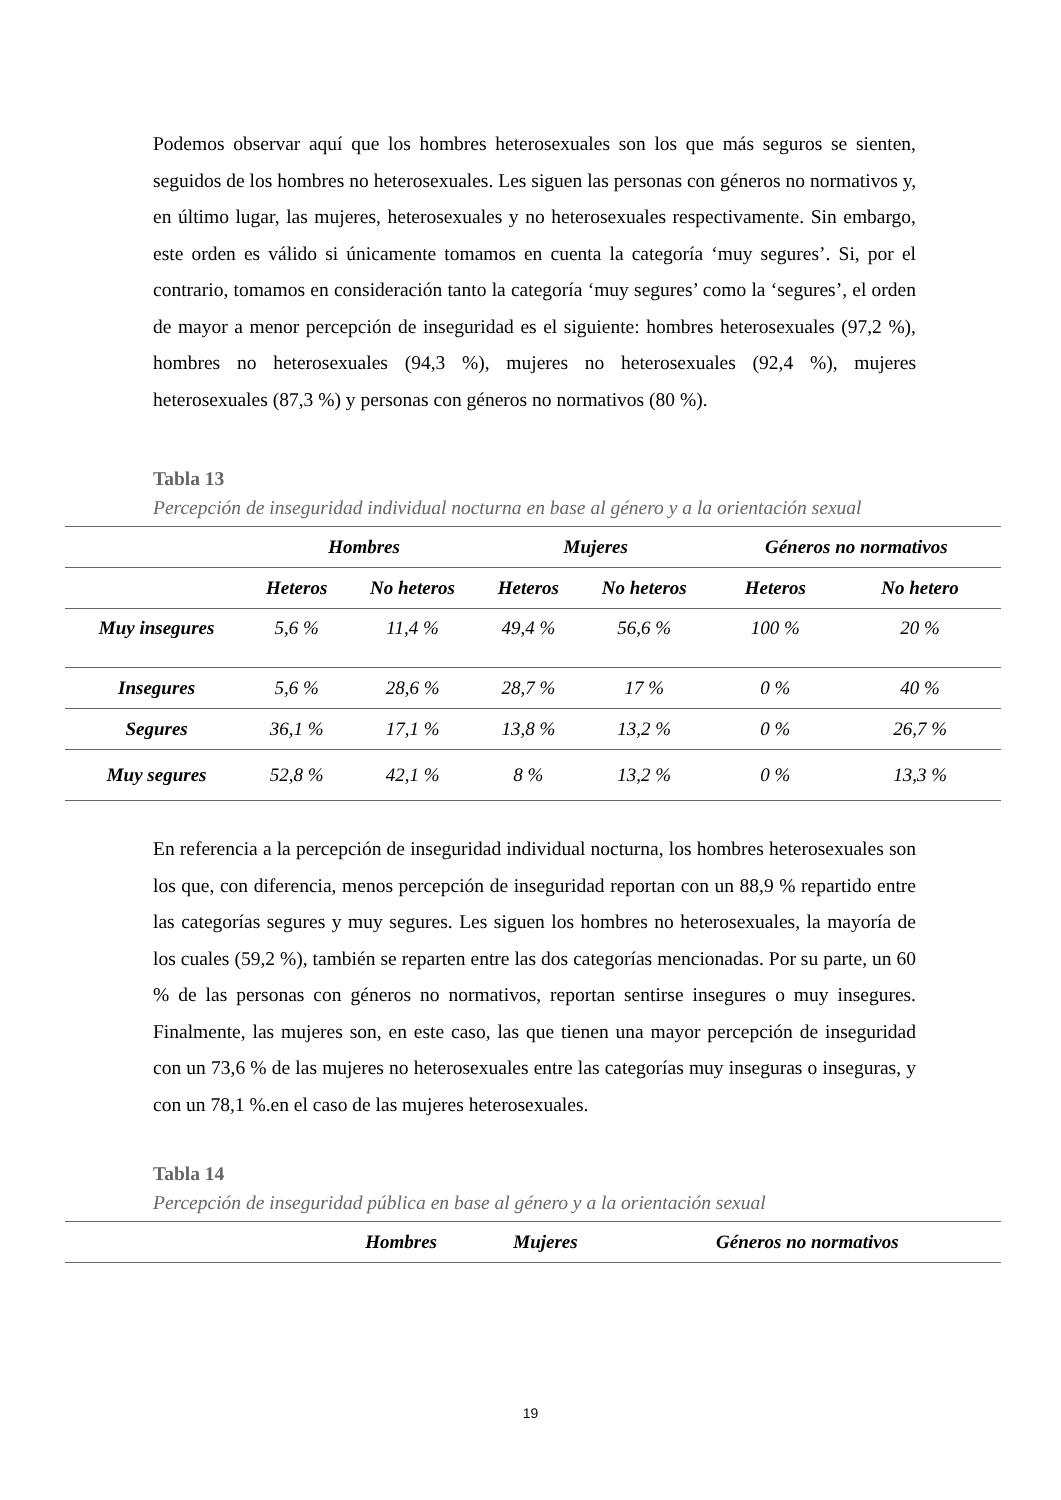Podemos observar aquí que los hombres heterosexuales son los que más seguros se sienten, seguidos de los hombres no heterosexuales. Les siguen las personas con géneros no normativos y, en último lugar, las mujeres, heterosexuales y no heterosexuales respectivamente. Sin embargo, este orden es válido si únicamente tomamos en cuenta la categoría ‘muy segures’. Si, por el contrario, tomamos en consideración tanto la categoría ‘muy segures’ como la ‘segures’, el orden de mayor a menor percepción de inseguridad es el siguiente: hombres heterosexuales (97,2 %), hombres no heterosexuales (94,3 %), mujeres no heterosexuales (92,4 %), mujeres heterosexuales (87,3 %) y personas con géneros no normativos (80 %).
Tabla 13
Percepción de inseguridad individual nocturna en base al género y a la orientación sexual
| | Hombres | | Mujeres | | Géneros no normativos | |
| --- | --- | --- | --- | --- | --- | --- |
| | Heteros | No heteros | Heteros | No heteros | Heteros | No hetero |
| Muy insegures | 5,6 % | 11,4 % | 49,4 % | 56,6 % | 100 % | 20 % |
| Insegures | 5,6 % | 28,6 % | 28,7 % | 17 % | 0 % | 40 % |
| Segures | 36,1 % | 17,1 % | 13,8 % | 13,2 % | 0 % | 26,7 % |
| Muy segures | 52,8 % | 42,1 % | 8 % | 13,2 % | 0 % | 13,3 % |
En referencia a la percepción de inseguridad individual nocturna, los hombres heterosexuales son los que, con diferencia, menos percepción de inseguridad reportan con un 88,9 % repartido entre las categorías segures y muy segures. Les siguen los hombres no heterosexuales, la mayoría de los cuales (59,2 %), también se reparten entre las dos categorías mencionadas. Por su parte, un 60 % de las personas con géneros no normativos, reportan sentirse insegures o muy insegures. Finalmente, las mujeres son, en este caso, las que tienen una mayor percepción de inseguridad con un 73,6 % de las mujeres no heterosexuales entre las categorías muy inseguras o inseguras, y con un 78,1 %.en el caso de las mujeres heterosexuales.
Tabla 14
Percepción de inseguridad pública en base al género y a la orientación sexual
| | Hombres | Mujeres | Géneros no normativos |
| --- | --- | --- | --- |
19